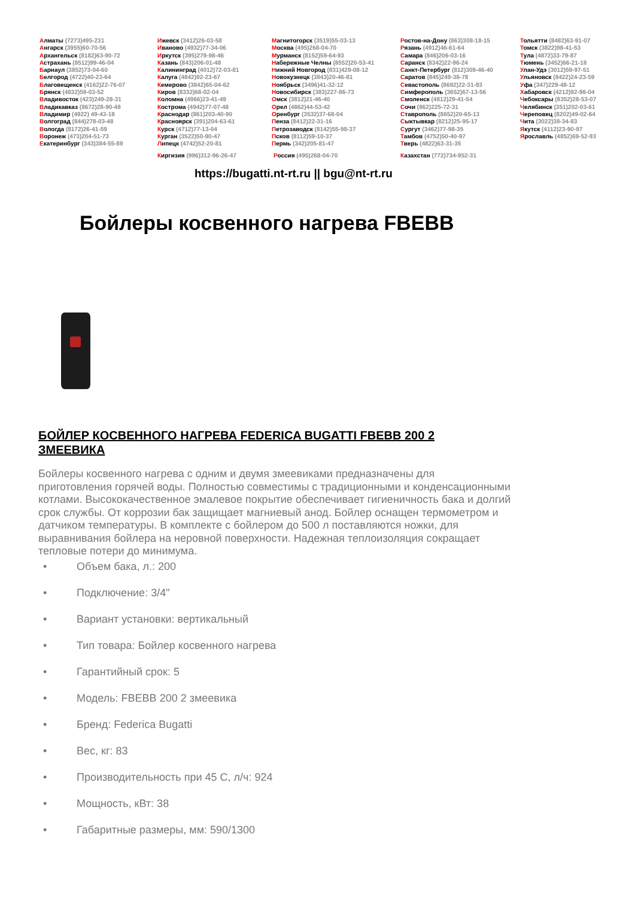Алматы (7273)495-231
Ангарск (3955)60-70-56
Архангельск (8182)63-90-72
Астрахань (8512)99-46-04
Барнаул (3852)73-04-60
Белгород (4722)40-23-64
Благовещенск (4162)22-76-07
Брянск (4832)59-03-52
Владивосток (423)249-28-31
Владикавказ (8672)28-90-48
Владимир (4922) 49-43-18
Волгоград (844)278-03-48
Вологда (8172)26-41-59
Воронеж (473)204-51-73
Екатеринбург (343)384-55-89
Ижевск (3412)26-03-58
Иваново (4932)77-34-06
Иркутск (395)279-98-46
Казань (843)206-01-48
Калининград (4012)72-03-81
Калуга (4842)92-23-67
Кемерово (3842)65-04-62
Киров (8332)68-02-04
Коломна (4966)23-41-49
Кострома (4942)77-07-48
Краснодар (861)203-40-90
Красноярск (391)204-63-61
Курск (4712)77-13-04
Курган (3522)50-90-47
Липецк (4742)52-20-81
Магнитогорск (3519)55-03-13
Москва (495)268-04-70
Мурманск (8152)59-64-93
Набережные Челны (8552)20-53-41
Нижний Новгород (831)429-08-12
Новокузнецк (3843)20-46-81
Ноябрьск (3496)41-32-12
Новосибирск (383)227-86-73
Омск (3812)21-46-40
Орел (4862)44-53-42
Оренбург (3532)37-68-04
Пенза (8412)22-31-16
Петрозаводск (8142)55-98-37
Псков (8112)59-10-37
Пермь (342)205-81-47
Ростов-на-Дону (863)308-18-15
Рязань (4912)46-61-64
Самара (846)206-03-16
Саранск (8342)22-96-24
Санкт-Петербург (812)309-46-40
Саратов (845)249-38-78
Севастополь (8692)22-31-93
Симферополь (3652)67-13-56
Смоленск (4812)29-41-54
Сочи (862)225-72-31
Ставрополь (8652)20-65-13
Сыктывкар (8212)25-95-17
Сургут (3462)77-98-35
Тамбов (4752)50-40-97
Тверь (4822)63-31-35
Тольятти (8482)63-91-07
Томск (3822)98-41-53
Тула (4872)33-79-87
Тюмень (3452)66-21-18
Улан-Удэ (3012)59-97-51
Ульяновск (8422)24-23-59
Уфа (347)229-48-12
Хабаровск (4212)92-98-04
Чебоксары (8352)28-53-07
Челябинск (351)202-03-61
Череповец (8202)49-02-64
Чита (3022)38-34-83
Якутск (4112)23-90-97
Ярославль (4852)69-52-93
Киргизия (996)312-96-26-47 Россия (495)268-04-70 Казахстан (772)734-952-31
https://bugatti.nt-rt.ru || bgu@nt-rt.ru
Бойлеры косвенного нагрева FBEBB
БОЙЛЕР КОСВЕННОГО НАГРЕВА FEDERICA BUGATTI FBEBB 200 2 ЗМЕЕВИКА
Бойлеры косвенного нагрева с одним и двумя змеевиками предназначены для приготовления горячей воды. Полностью совместимы с традиционными и конденсационными котлами. Высококачественное эмалевое покрытие обеспечивает гигиеничность бака и долгий срок службы. От коррозии бак защищает магниевый анод. Бойлер оснащен термометром и датчиком температуры. В комплекте с бойлером до 500 л поставляются ножки, для выравнивания бойлера на неровной поверхности. Надежная теплоизоляция сокращает тепловые потери до минимума.
• Объем бака, л.: 200
• Подключение: 3/4"
• Вариант установки: вертикальный
• Тип товара: Бойлер косвенного нагрева
• Гарантийный срок: 5
• Модель: FBEBB 200 2 змеевика
• Бренд: Federica Bugatti
• Вес, кг: 83
• Производительность при 45 С, л/ч: 924
• Мощность, кВт: 38
• Габаритные размеры, мм: 590/1300